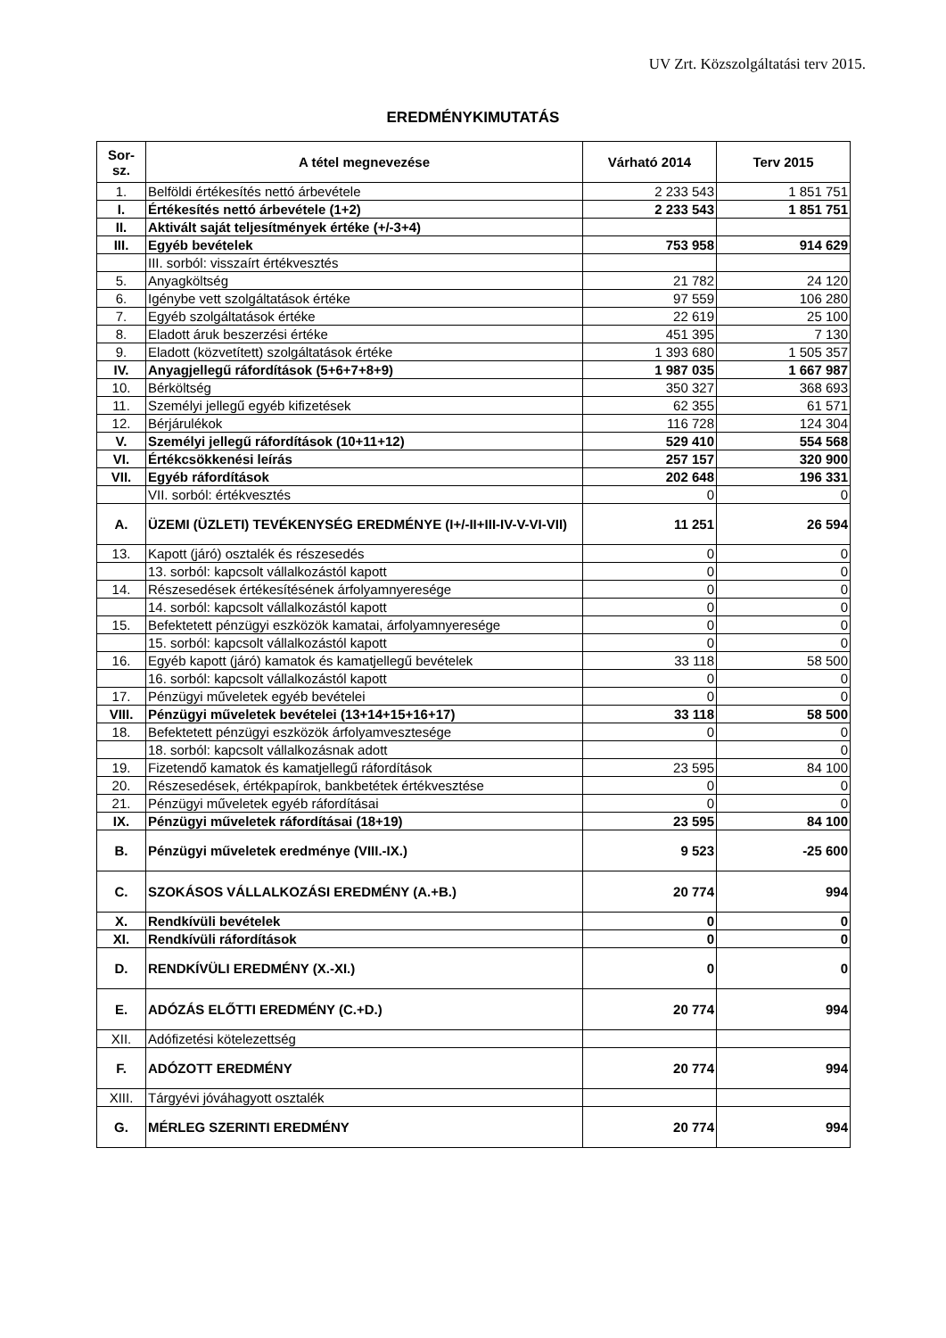UV Zrt. Közszolgáltatási terv 2015.
EREDMÉNYKIMUTATÁS
| Sor- sz. | A tétel megnevezése | Várható 2014 | Terv 2015 |
| --- | --- | --- | --- |
| 1. | Belföldi értékesítés nettó árbevétele | 2 233 543 | 1 851 751 |
| I. | Értékesítés nettó árbevétele (1+2) | 2 233 543 | 1 851 751 |
| II. | Aktivált saját teljesítmények értéke (+/-3+4) | | |
| III. | Egyéb bevételek | 753 958 | 914 629 |
| | III. sorból: visszaírt értékvesztés | | |
| 5. | Anyagköltség | 21 782 | 24 120 |
| 6. | Igénybe vett szolgáltatások értéke | 97 559 | 106 280 |
| 7. | Egyéb szolgáltatások értéke | 22 619 | 25 100 |
| 8. | Eladott áruk beszerzési értéke | 451 395 | 7 130 |
| 9. | Eladott (közvetített) szolgáltatások értéke | 1 393 680 | 1 505 357 |
| IV. | Anyagjellegű ráfordítások (5+6+7+8+9) | 1 987 035 | 1 667 987 |
| 10. | Bérköltség | 350 327 | 368 693 |
| 11. | Személyi jellegű egyéb kifizetések | 62 355 | 61 571 |
| 12. | Bérjárulékok | 116 728 | 124 304 |
| V. | Személyi jellegű ráfordítások (10+11+12) | 529 410 | 554 568 |
| VI. | Értékcsökkenési leírás | 257 157 | 320 900 |
| VII. | Egyéb ráfordítások | 202 648 | 196 331 |
| | VII. sorból: értékvesztés | 0 | 0 |
| A. | ÜZEMI (ÜZLETI) TEVÉKENYSÉG EREDMÉNYE (I+/-II+III-IV-V-VI-VII) | 11 251 | 26 594 |
| 13. | Kapott (járó) osztalék és részesedés | 0 | 0 |
| | 13. sorból: kapcsolt vállalkozástól kapott | 0 | 0 |
| 14. | Részesedések értékesítésének árfolyamnyeresége | 0 | 0 |
| | 14. sorból: kapcsolt vállalkozástól kapott | 0 | 0 |
| 15. | Befektetett pénzügyi eszközök kamatai, árfolyamnyeresége | 0 | 0 |
| | 15. sorból: kapcsolt vállalkozástól kapott | 0 | 0 |
| 16. | Egyéb kapott (járó) kamatok és kamatjellegű bevételek | 33 118 | 58 500 |
| | 16. sorból: kapcsolt vállalkozástól kapott | 0 | 0 |
| 17. | Pénzügyi műveletek egyéb bevételei | 0 | 0 |
| VIII. | Pénzügyi műveletek bevételei (13+14+15+16+17) | 33 118 | 58 500 |
| 18. | Befektetett pénzügyi eszközök árfolyamvesztesége | 0 | 0 |
| | 18. sorból: kapcsolt vállalkozásnak adott | | 0 |
| 19. | Fizetendő kamatok és kamatjellegű ráfordítások | 23 595 | 84 100 |
| 20. | Részesedések, értékpapírok, bankbetétek értékvesztése | 0 | 0 |
| 21. | Pénzügyi műveletek egyéb ráfordításai | 0 | 0 |
| IX. | Pénzügyi műveletek ráfordításai (18+19) | 23 595 | 84 100 |
| B. | Pénzügyi műveletek eredménye (VIII.-IX.) | 9 523 | -25 600 |
| C. | SZOKÁSOS VÁLLALKOZÁSI EREDMÉNY (A.+B.) | 20 774 | 994 |
| X. | Rendkívüli bevételek | 0 | 0 |
| XI. | Rendkívüli ráfordítások | 0 | 0 |
| D. | RENDKÍVÜLI EREDMÉNY (X.-XI.) | 0 | 0 |
| E. | ADÓZÁS ELŐTTI EREDMÉNY (C.+D.) | 20 774 | 994 |
| XII. | Adófizetési kötelezettség | | |
| F. | ADÓZOTT EREDMÉNY | 20 774 | 994 |
| XIII. | Tárgyévi jóváhagyott osztalék | | |
| G. | MÉRLEG SZERINTI EREDMÉNY | 20 774 | 994 |